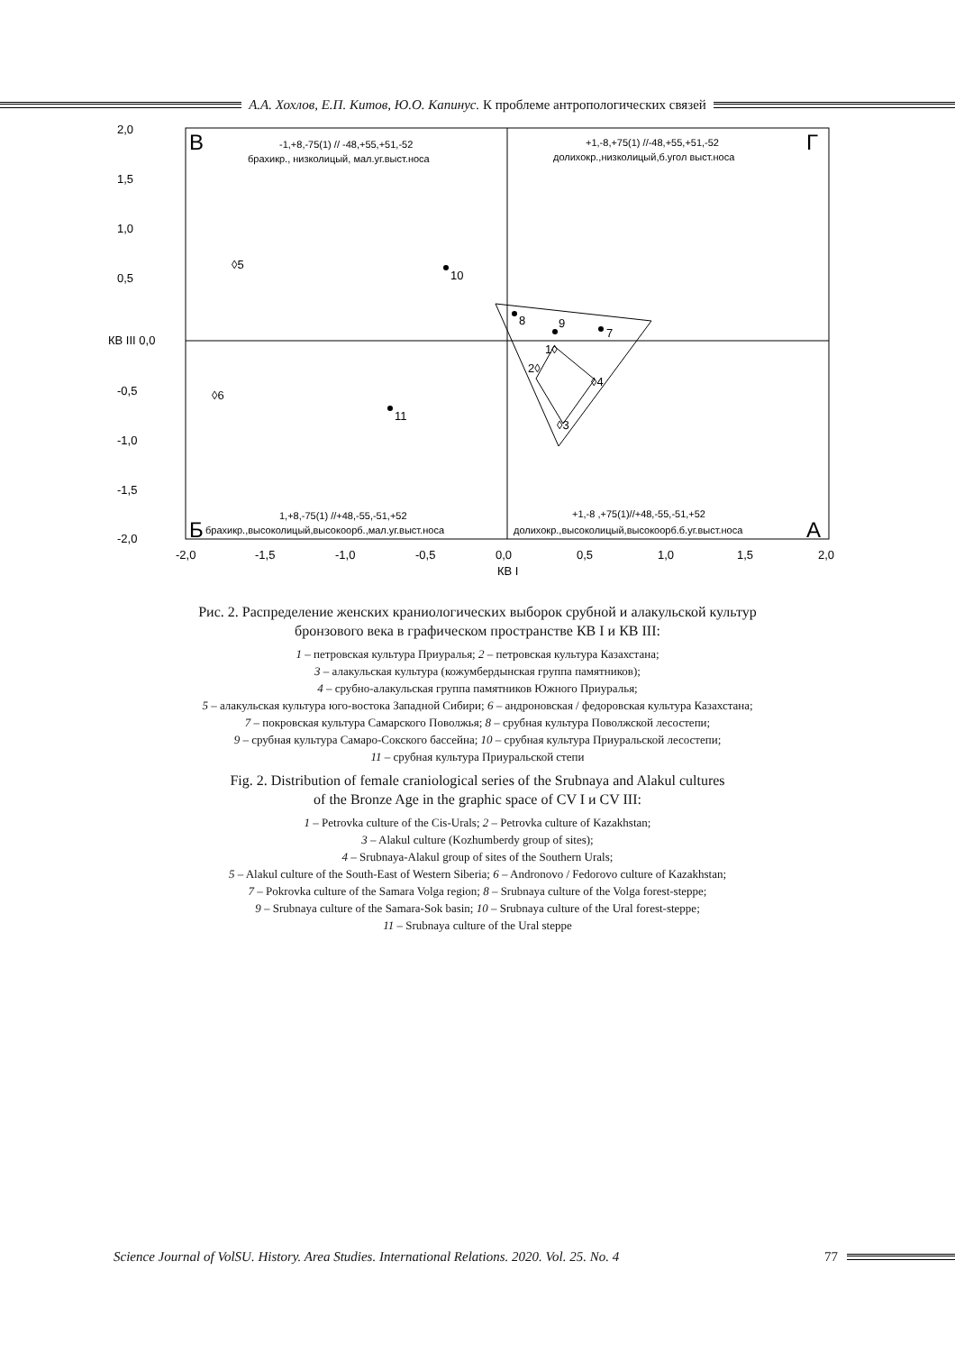А.А. Хохлов, Е.П. Китов, Ю.О. Капинус. К проблеме антропологических связей
2,0
1,5
1,0
0,5
КВ III 0,0
-0,5
-1,0
-1,5
-2,0
-2,0
-1,5
-1,0
-0,5
0,0
0,5
1,0
1,5
2,0
КВ I
В
Г
Б
А
-1,+8,-75(1) // -48,+55,+51,-52
брахикр., низколицый, мал.уг.выст.носа
+1,-8,+75(1) //-48,+55,+51,-52
долихокр.,низколицый,б.угол выст.носа
1,+8,-75(1) //+48,-55,-51,+52
брахикр.,высоколицый,высокоорб.,мал.уг.выст.носа
+1,-8 ,+75(1)//+48,-55,-51,+52
долихокр.,высоколицый,высокоорб.б.уг.выст.носа
◊5
◊6
10
11
8
9
7
1◊
2◊
◊4
◊3
Рис. 2. Распределение женских краниологических выборок срубной и алакульской культур
бронзового века в графическом пространстве КВ I и КВ III:
1 – петровская культура Приуралья; 2 – петровская культура Казахстана;
3 – алакульская культура (кожумбердынская группа памятников);
4 – срубно-алакульская группа памятников Южного Приуралья;
5 – алакульская культура юго-востока Западной Сибири; 6 – андроновская / федоровская культура Казахстана;
7 – покровская культура Самарского Поволжья; 8 – срубная культура Поволжской лесостепи;
9 – срубная культура Самаро-Сокского бассейна; 10 – срубная культура Приуральской лесостепи;
11 – срубная культура Приуральской степи
Fig. 2. Distribution of female craniological series of the Srubnaya and Alakul cultures
of the Bronze Age in the graphic space of CV I и CV III:
1 – Petrovka culture of the Cis-Urals; 2 – Petrovka culture of Kazakhstan;
3 – Alakul culture (Kozhumberdy group of sites);
4 – Srubnaya-Alakul group of sites of the Southern Urals;
5 – Alakul culture of the South-East of Western Siberia; 6 – Andronovo / Fedorovo culture of Kazakhstan;
7 – Pokrovka culture of the Samara Volga region; 8 – Srubnaya culture of the Volga forest-steppe;
9 – Srubnaya culture of the Samara-Sok basin; 10 – Srubnaya culture of the Ural forest-steppe;
11 – Srubnaya culture of the Ural steppe
Science Journal of VolSU. History. Area Studies. International Relations. 2020. Vol. 25. No. 4 77